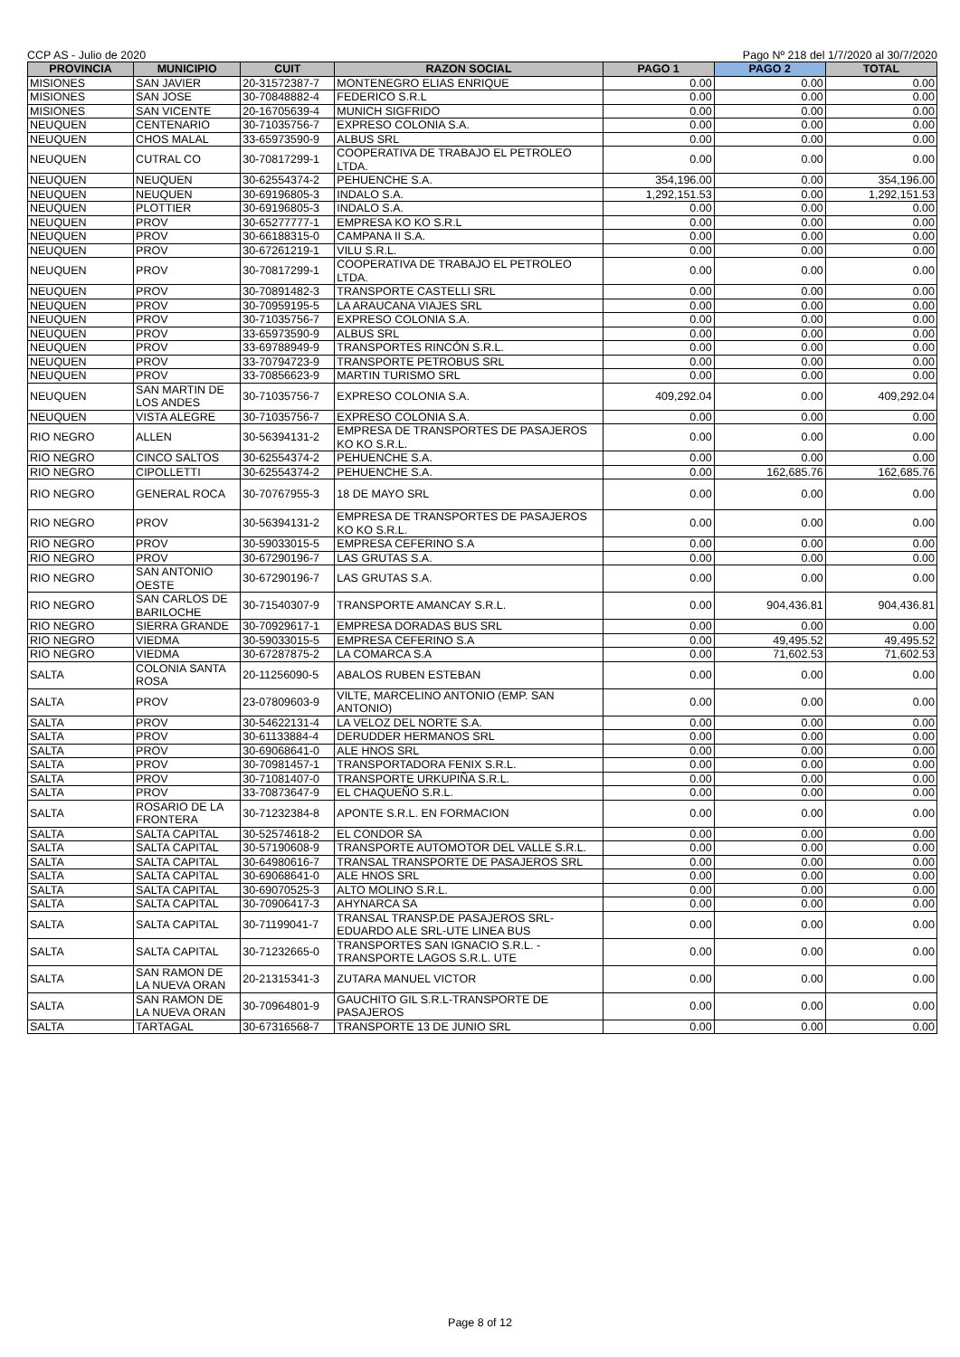CCP AS - Julio de 2020 Pago Nº 218 del 1/7/2020 al 30/7/2020
| PROVINCIA | MUNICIPIO | CUIT | RAZON SOCIAL | PAGO 1 | PAGO 2 | TOTAL |
| --- | --- | --- | --- | --- | --- | --- |
| MISIONES | SAN JAVIER | 20-31572387-7 | MONTENEGRO ELIAS ENRIQUE | 0.00 | 0.00 | 0.00 |
| MISIONES | SAN JOSE | 30-70848882-4 | FEDERICO S.R.L | 0.00 | 0.00 | 0.00 |
| MISIONES | SAN VICENTE | 20-16705639-4 | MUNICH SIGFRIDO | 0.00 | 0.00 | 0.00 |
| NEUQUEN | CENTENARIO | 30-71035756-7 | EXPRESO COLONIA S.A. | 0.00 | 0.00 | 0.00 |
| NEUQUEN | CHOS MALAL | 33-65973590-9 | ALBUS SRL | 0.00 | 0.00 | 0.00 |
| NEUQUEN | CUTRAL CO | 30-70817299-1 | COOPERATIVA DE TRABAJO EL PETROLEO LTDA. | 0.00 | 0.00 | 0.00 |
| NEUQUEN | NEUQUEN | 30-62554374-2 | PEHUENCHE S.A. | 354,196.00 | 0.00 | 354,196.00 |
| NEUQUEN | NEUQUEN | 30-69196805-3 | INDALO S.A. | 1,292,151.53 | 0.00 | 1,292,151.53 |
| NEUQUEN | PLOTTIER | 30-69196805-3 | INDALO S.A. | 0.00 | 0.00 | 0.00 |
| NEUQUEN | PROV | 30-65277777-1 | EMPRESA KO KO S.R.L | 0.00 | 0.00 | 0.00 |
| NEUQUEN | PROV | 30-66188315-0 | CAMPANA II S.A. | 0.00 | 0.00 | 0.00 |
| NEUQUEN | PROV | 30-67261219-1 | VILU S.R.L. | 0.00 | 0.00 | 0.00 |
| NEUQUEN | PROV | 30-70817299-1 | COOPERATIVA DE TRABAJO EL PETROLEO LTDA. | 0.00 | 0.00 | 0.00 |
| NEUQUEN | PROV | 30-70891482-3 | TRANSPORTE CASTELLI SRL | 0.00 | 0.00 | 0.00 |
| NEUQUEN | PROV | 30-70959195-5 | LA ARAUCANA VIAJES SRL | 0.00 | 0.00 | 0.00 |
| NEUQUEN | PROV | 30-71035756-7 | EXPRESO COLONIA S.A. | 0.00 | 0.00 | 0.00 |
| NEUQUEN | PROV | 33-65973590-9 | ALBUS SRL | 0.00 | 0.00 | 0.00 |
| NEUQUEN | PROV | 33-69788949-9 | TRANSPORTES RINCÓN S.R.L. | 0.00 | 0.00 | 0.00 |
| NEUQUEN | PROV | 33-70794723-9 | TRANSPORTE PETROBUS SRL | 0.00 | 0.00 | 0.00 |
| NEUQUEN | PROV | 33-70856623-9 | MARTIN TURISMO SRL | 0.00 | 0.00 | 0.00 |
| NEUQUEN | SAN MARTIN DE LOS ANDES | 30-71035756-7 | EXPRESO COLONIA S.A. | 409,292.04 | 0.00 | 409,292.04 |
| NEUQUEN | VISTA ALEGRE | 30-71035756-7 | EXPRESO COLONIA S.A. | 0.00 | 0.00 | 0.00 |
| RIO NEGRO | ALLEN | 30-56394131-2 | EMPRESA DE TRANSPORTES DE PASAJEROS KO KO S.R.L. | 0.00 | 0.00 | 0.00 |
| RIO NEGRO | CINCO SALTOS | 30-62554374-2 | PEHUENCHE S.A. | 0.00 | 0.00 | 0.00 |
| RIO NEGRO | CIPOLLETTI | 30-62554374-2 | PEHUENCHE S.A. | 0.00 | 162,685.76 | 162,685.76 |
| RIO NEGRO | GENERAL ROCA | 30-70767955-3 | 18 DE MAYO SRL | 0.00 | 0.00 | 0.00 |
| RIO NEGRO | PROV | 30-56394131-2 | EMPRESA DE TRANSPORTES DE PASAJEROS KO KO S.R.L. | 0.00 | 0.00 | 0.00 |
| RIO NEGRO | PROV | 30-59033015-5 | EMPRESA CEFERINO S.A | 0.00 | 0.00 | 0.00 |
| RIO NEGRO | PROV | 30-67290196-7 | LAS GRUTAS S.A. | 0.00 | 0.00 | 0.00 |
| RIO NEGRO | SAN ANTONIO OESTE | 30-67290196-7 | LAS GRUTAS S.A. | 0.00 | 0.00 | 0.00 |
| RIO NEGRO | SAN CARLOS DE BARILOCHE | 30-71540307-9 | TRANSPORTE AMANCAY S.R.L. | 0.00 | 904,436.81 | 904,436.81 |
| RIO NEGRO | SIERRA GRANDE | 30-70929617-1 | EMPRESA DORADAS BUS SRL | 0.00 | 0.00 | 0.00 |
| RIO NEGRO | VIEDMA | 30-59033015-5 | EMPRESA CEFERINO S.A | 0.00 | 49,495.52 | 49,495.52 |
| RIO NEGRO | VIEDMA | 30-67287875-2 | LA COMARCA S.A | 0.00 | 71,602.53 | 71,602.53 |
| SALTA | COLONIA SANTA ROSA | 20-11256090-5 | ABALOS RUBEN ESTEBAN | 0.00 | 0.00 | 0.00 |
| SALTA | PROV | 23-07809603-9 | VILTE, MARCELINO ANTONIO (EMP. SAN ANTONIO) | 0.00 | 0.00 | 0.00 |
| SALTA | PROV | 30-54622131-4 | LA VELOZ DEL NORTE S.A. | 0.00 | 0.00 | 0.00 |
| SALTA | PROV | 30-61133884-4 | DERUDDER HERMANOS SRL | 0.00 | 0.00 | 0.00 |
| SALTA | PROV | 30-69068641-0 | ALE HNOS SRL | 0.00 | 0.00 | 0.00 |
| SALTA | PROV | 30-70981457-1 | TRANSPORTADORA FENIX S.R.L. | 0.00 | 0.00 | 0.00 |
| SALTA | PROV | 30-71081407-0 | TRANSPORTE URKUPIÑA S.R.L. | 0.00 | 0.00 | 0.00 |
| SALTA | PROV | 33-70873647-9 | EL CHAQUEÑO S.R.L. | 0.00 | 0.00 | 0.00 |
| SALTA | ROSARIO DE LA FRONTERA | 30-71232384-8 | APONTE S.R.L. EN FORMACION | 0.00 | 0.00 | 0.00 |
| SALTA | SALTA CAPITAL | 30-52574618-2 | EL CONDOR SA | 0.00 | 0.00 | 0.00 |
| SALTA | SALTA CAPITAL | 30-57190608-9 | TRANSPORTE AUTOMOTOR DEL VALLE S.R.L. | 0.00 | 0.00 | 0.00 |
| SALTA | SALTA CAPITAL | 30-64980616-7 | TRANSAL TRANSPORTE DE PASAJEROS SRL | 0.00 | 0.00 | 0.00 |
| SALTA | SALTA CAPITAL | 30-69068641-0 | ALE HNOS SRL | 0.00 | 0.00 | 0.00 |
| SALTA | SALTA CAPITAL | 30-69070525-3 | ALTO MOLINO S.R.L. | 0.00 | 0.00 | 0.00 |
| SALTA | SALTA CAPITAL | 30-70906417-3 | AHYNARCA SA | 0.00 | 0.00 | 0.00 |
| SALTA | SALTA CAPITAL | 30-71199041-7 | TRANSAL TRANSP.DE PASAJEROS SRL-EDUARDO ALE SRL-UTE LINEA BUS | 0.00 | 0.00 | 0.00 |
| SALTA | SALTA CAPITAL | 30-71232665-0 | TRANSPORTES SAN IGNACIO S.R.L. - TRANSPORTE LAGOS S.R.L. UTE | 0.00 | 0.00 | 0.00 |
| SALTA | SAN RAMON DE LA NUEVA ORAN | 20-21315341-3 | ZUTARA MANUEL VICTOR | 0.00 | 0.00 | 0.00 |
| SALTA | SAN RAMON DE LA NUEVA ORAN | 30-70964801-9 | GAUCHITO GIL S.R.L-TRANSPORTE DE PASAJEROS | 0.00 | 0.00 | 0.00 |
| SALTA | TARTAGAL | 30-67316568-7 | TRANSPORTE 13 DE JUNIO SRL | 0.00 | 0.00 | 0.00 |
Page 8 of 12